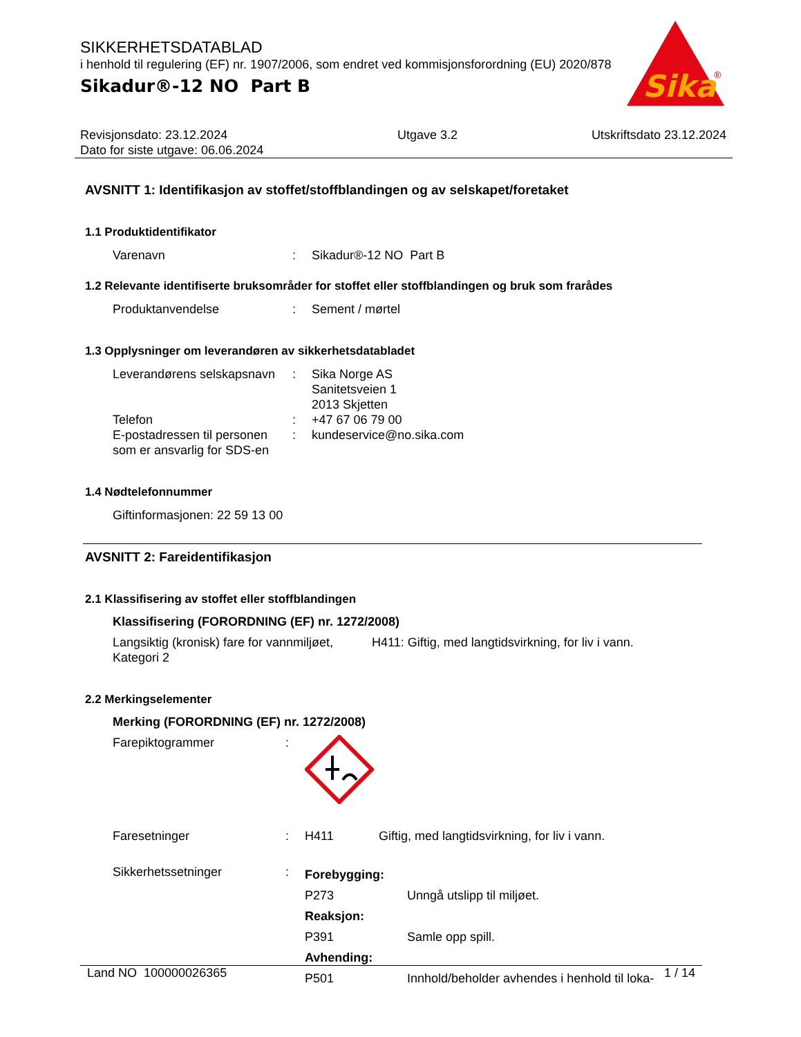SIKKERHETSDATABLAD
i henhold til regulering (EF) nr. 1907/2006, som endret ved kommisjonsforordning (EU) 2020/878
Sikadur®-12 NO Part B
Sika
®
Revisjonsdato: 23.12.2024
Dato for siste utgave: 06.06.2024
Utgave 3.2 Utskriftsdato 23.12.2024
AVSNITT 1: Identifikasjon av stoffet/stoffblandingen og av selskapet/foretaket
1.1 Produktidentifikator
Varenavn : Sikadur®-12 NO Part B
1.2 Relevante identifiserte bruksområder for stoffet eller stoffblandingen og bruk som frarådes
Produktanvendelse : Sement / mørtel
1.3 Opplysninger om leverandøren av sikkerhetsdatabladet
Leverandørens selskapsnavn
: Sika Norge AS
Sanitetsveien 1
2013 Skjetten
Telefon : +47 67 06 79 00
E-postadressen til personen som er ansvarlig for SDS-en
: kundeservice@no.sika.com
1.4 Nødtelefonnummer
Giftinformasjonen: 22 59 13 00
AVSNITT 2: Fareidentifikasjon
2.1 Klassifisering av stoffet eller stoffblandingen
Klassifisering (FORORDNING (EF) nr. 1272/2008)
Langsiktig (kronisk) fare for vannmiljøet, Kategori 2
H411: Giftig, med langtidsvirkning, for liv i vann.
2.2 Merkingselementer
Merking (FORORDNING (EF) nr. 1272/2008)
Farepiktogrammer :
Faresetninger : H411 Giftig, med langtidsvirkning, for liv i vann.
Sikkerhetssetninger :
Forebygging:
P273 Unngå utslipp til miljøet.
Reaksjon:
P391 Samle opp spill.
Avhending:
P501 Innhold/beholder avhendes i henhold til loka-
Land NO 100000026365 1 / 14